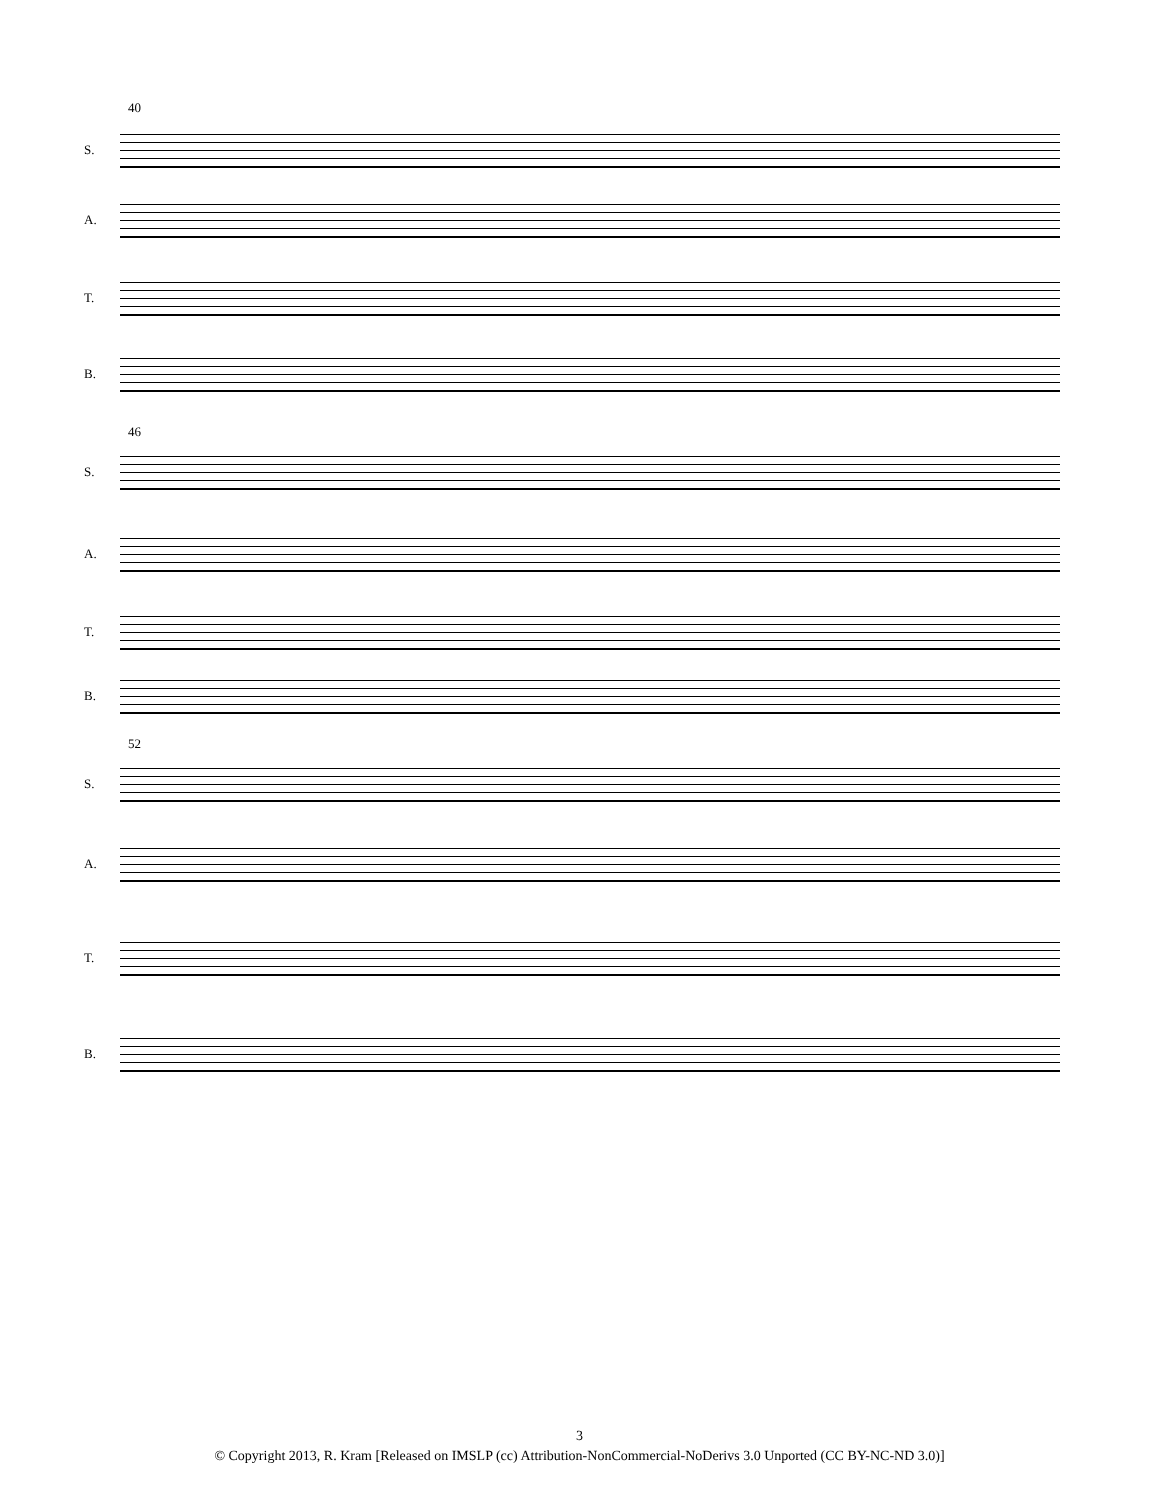40
S.
A.
T.
B.
46
S.
A.
T.
B.
52
S.
A.
T.
B.
3
© Copyright 2013, R. Kram [Released on IMSLP (cc) Attribution-NonCommercial-NoDerivs 3.0 Unported (CC BY-NC-ND 3.0)]